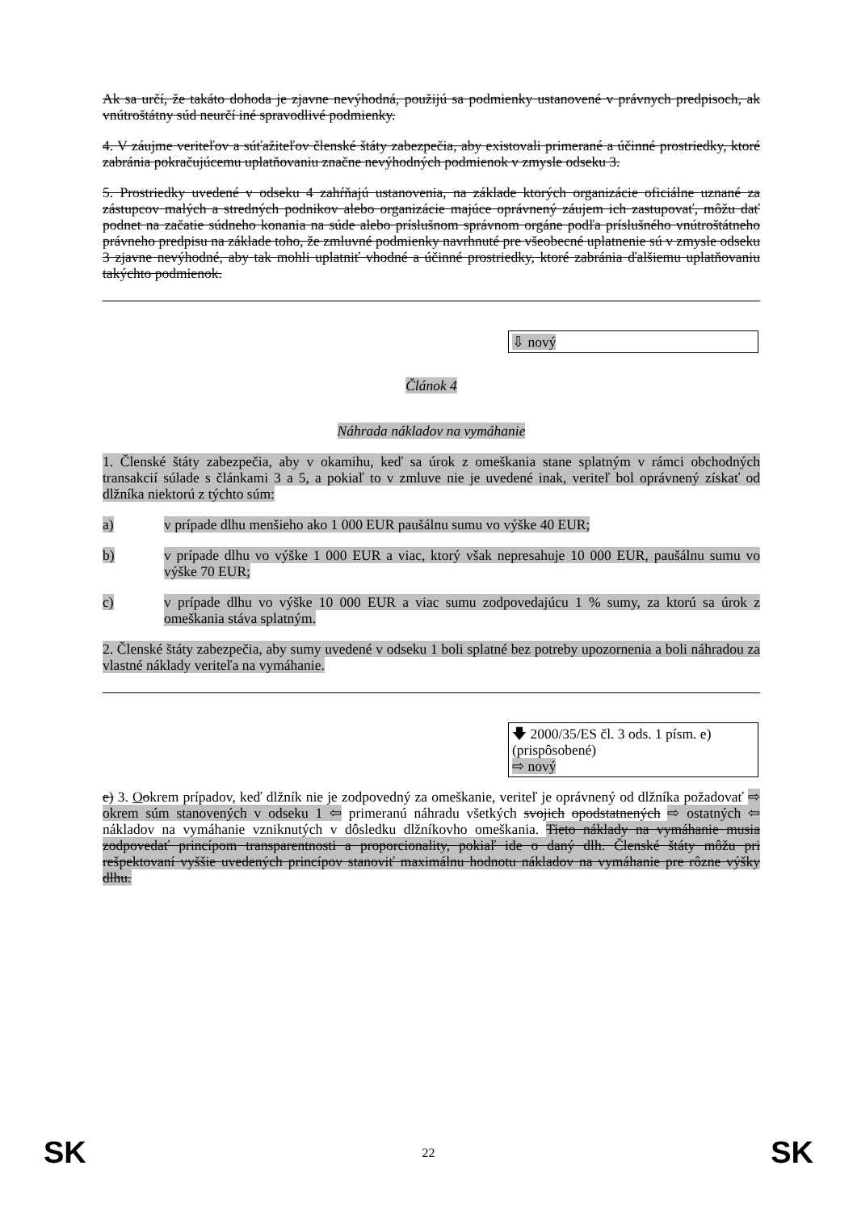Ak sa určí, že takáto dohoda je zjavne nevýhodná, použijú sa podmienky ustanovené v právnych predpisoch, ak vnútroštátny súd neurčí iné spravodlivé podmienky.
4. V záujme veriteľov a súťažiteľov členské štáty zabezpečia, aby existovali primerané a účinné prostriedky, ktoré zabránia pokračujúcemu uplatňovaniu značne nevýhodných podmienok v zmysle odseku 3.
5. Prostriedky uvedené v odseku 4 zahŕňajú ustanovenia, na základe ktorých organizácie oficiálne uznané za zástupcov malých a stredných podnikov alebo organizácie majúce oprávnený záujem ich zastupovať, môžu dať podnet na začatie súdneho konania na súde alebo príslušnom správnom orgáne podľa príslušného vnútroštátneho právneho predpisu na základe toho, že zmluvné podmienky navrhnuté pre všeobecné uplatnenie sú v zmysle odseku 3 zjavne nevýhodné, aby tak mohli uplatniť vhodné a účinné prostriedky, ktoré zabránia ďalšiemu uplatňovaniu takýchto podmienok.
⇩ nový
Článok 4
Náhrada nákladov na vymáhanie
1. Členské štáty zabezpečia, aby v okamihu, keď sa úrok z omeškania stane splatným v rámci obchodných transakcií súlade s článkami 3 a 5, a pokiaľ to v zmluve nie je uvedené inak, veriteľ bol oprávnený získať od dlžníka niektorú z týchto súm:
a) v prípade dlhu menšieho ako 1 000 EUR paušálnu sumu vo výške 40 EUR;
b) v prípade dlhu vo výške 1 000 EUR a viac, ktorý však nepresahuje 10 000 EUR, paušálnu sumu vo výške 70 EUR;
c) v prípade dlhu vo výške 10 000 EUR a viac sumu zodpovedajúcu 1 % sumy, za ktorú sa úrok z omeškania stáva splatným.
2. Členské štáty zabezpečia, aby sumy uvedené v odseku 1 boli splatné bez potreby upozornenia a boli náhradou za vlastné náklady veriteľa na vymáhanie.
🡇 2000/35/ES čl. 3 ods. 1 písm. e)
(prispôsobené)
⇨ nový
e) 3. Ookrem prípadov, keď dlžník nie je zodpovedný za omeškanie, veriteľ je oprávnený od dlžníka požadovať ⇨ okrem súm stanovených v odseku 1 ⇦ primeranú náhradu všetkých svojich opodstatnených ⇨ ostatných ⇦ nákladov na vymáhanie vzniknutých v dôsledku dlžníkovho omeškania. Tieto náklady na vymáhanie musia zodpovedať princípom transparentnosti a proporcionality, pokiaľ ide o daný dlh. Členské štáty môžu pri rešpektovaní vyššie uvedených princípov stanoviť maximálnu hodnotu nákladov na vymáhanie pre rôzne výšky dlhu.
SK
22 SK